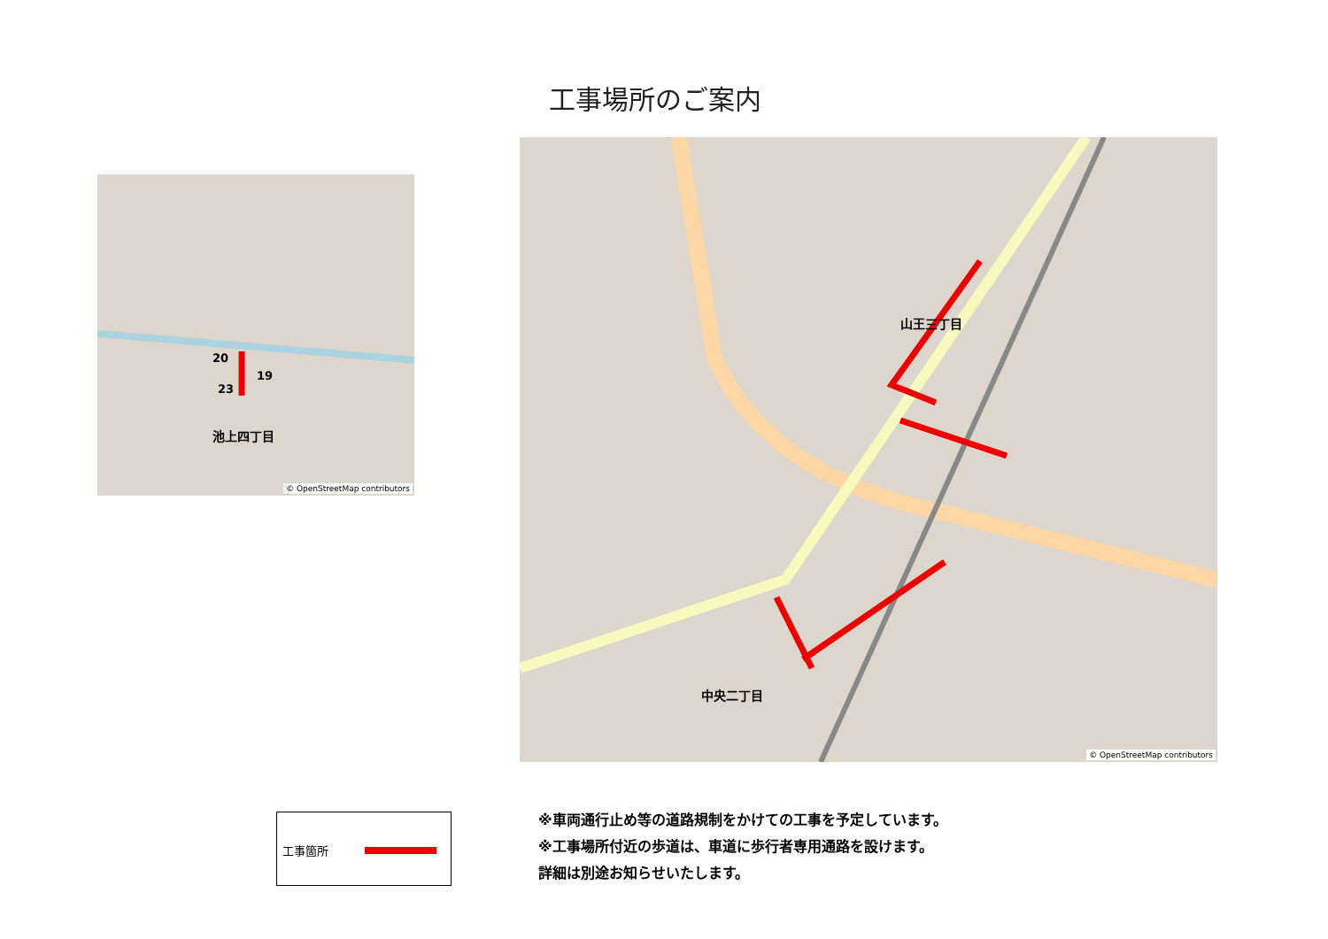工事場所のご案内
池上四丁目
20
19
23
© OpenStreetMap contributors
山王三丁目
中央二丁目
© OpenStreetMap contributors
工事箇所
※車両通行止め等の道路規制をかけての工事を予定しています。
※工事場所付近の歩道は、車道に歩行者専用通路を設けます。
詳細は別途お知らせいたします。